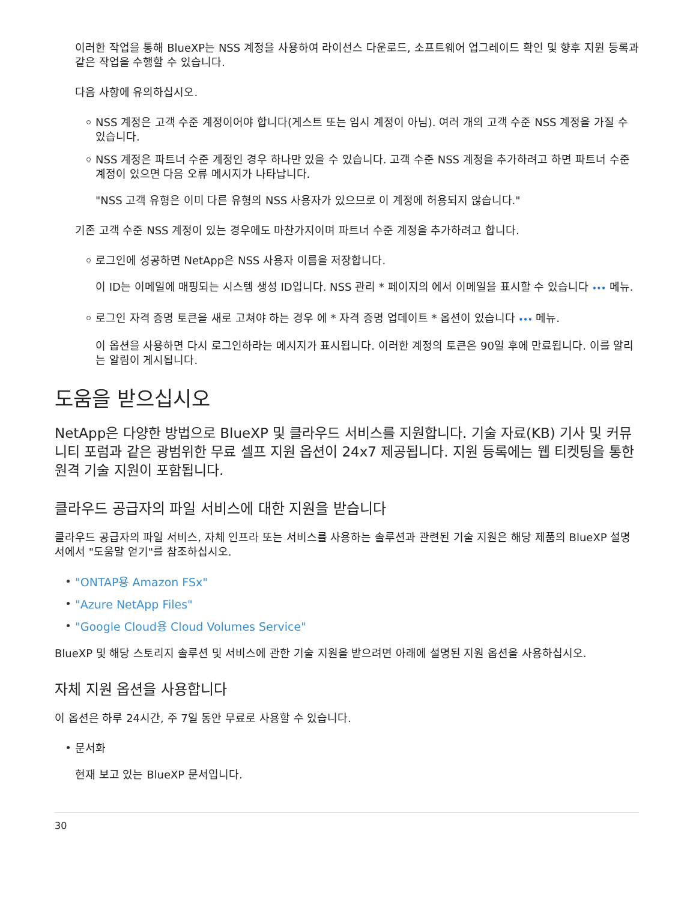이러한 작업을 통해 BlueXP는 NSS 계정을 사용하여 라이선스 다운로드, 소프트웨어 업그레이드 확인 및 향후 지원 등록과 같은 작업을 수행할 수 있습니다.
다음 사항에 유의하십시오.
NSS 계정은 고객 수준 계정이어야 합니다(게스트 또는 임시 계정이 아님). 여러 개의 고객 수준 NSS 계정을 가질 수 있습니다.
NSS 계정은 파트너 수준 계정인 경우 하나만 있을 수 있습니다. 고객 수준 NSS 계정을 추가하려고 하면 파트너 수준 계정이 있으면 다음 오류 메시지가 나타납니다.
"NSS 고객 유형은 이미 다른 유형의 NSS 사용자가 있으므로 이 계정에 허용되지 않습니다."
기존 고객 수준 NSS 계정이 있는 경우에도 마찬가지이며 파트너 수준 계정을 추가하려고 합니다.
로그인에 성공하면 NetApp은 NSS 사용자 이름을 저장합니다.
이 ID는 이메일에 매핑되는 시스템 생성 ID입니다. NSS 관리 * 페이지의 에서 이메일을 표시할 수 있습니다 ••• 메뉴.
로그인 자격 증명 토큰을 새로 고쳐야 하는 경우 에 * 자격 증명 업데이트 * 옵션이 있습니다 ••• 메뉴.
이 옵션을 사용하면 다시 로그인하라는 메시지가 표시됩니다. 이러한 계정의 토큰은 90일 후에 만료됩니다. 이를 알리는 알림이 게시됩니다.
도움을 받으십시오
NetApp은 다양한 방법으로 BlueXP 및 클라우드 서비스를 지원합니다. 기술 자료(KB) 기사 및 커뮤니티 포럼과 같은 광범위한 무료 셀프 지원 옵션이 24x7 제공됩니다. 지원 등록에는 웹 티켓팅을 통한 원격 기술 지원이 포함됩니다.
클라우드 공급자의 파일 서비스에 대한 지원을 받습니다
클라우드 공급자의 파일 서비스, 자체 인프라 또는 서비스를 사용하는 솔루션과 관련된 기술 지원은 해당 제품의 BlueXP 설명서에서 "도움말 얻기"를 참조하십시오.
"ONTAP용 Amazon FSx"
"Azure NetApp Files"
"Google Cloud용 Cloud Volumes Service"
BlueXP 및 해당 스토리지 솔루션 및 서비스에 관한 기술 지원을 받으려면 아래에 설명된 지원 옵션을 사용하십시오.
자체 지원 옵션을 사용합니다
이 옵션은 하루 24시간, 주 7일 동안 무료로 사용할 수 있습니다.
문서화
현재 보고 있는 BlueXP 문서입니다.
30